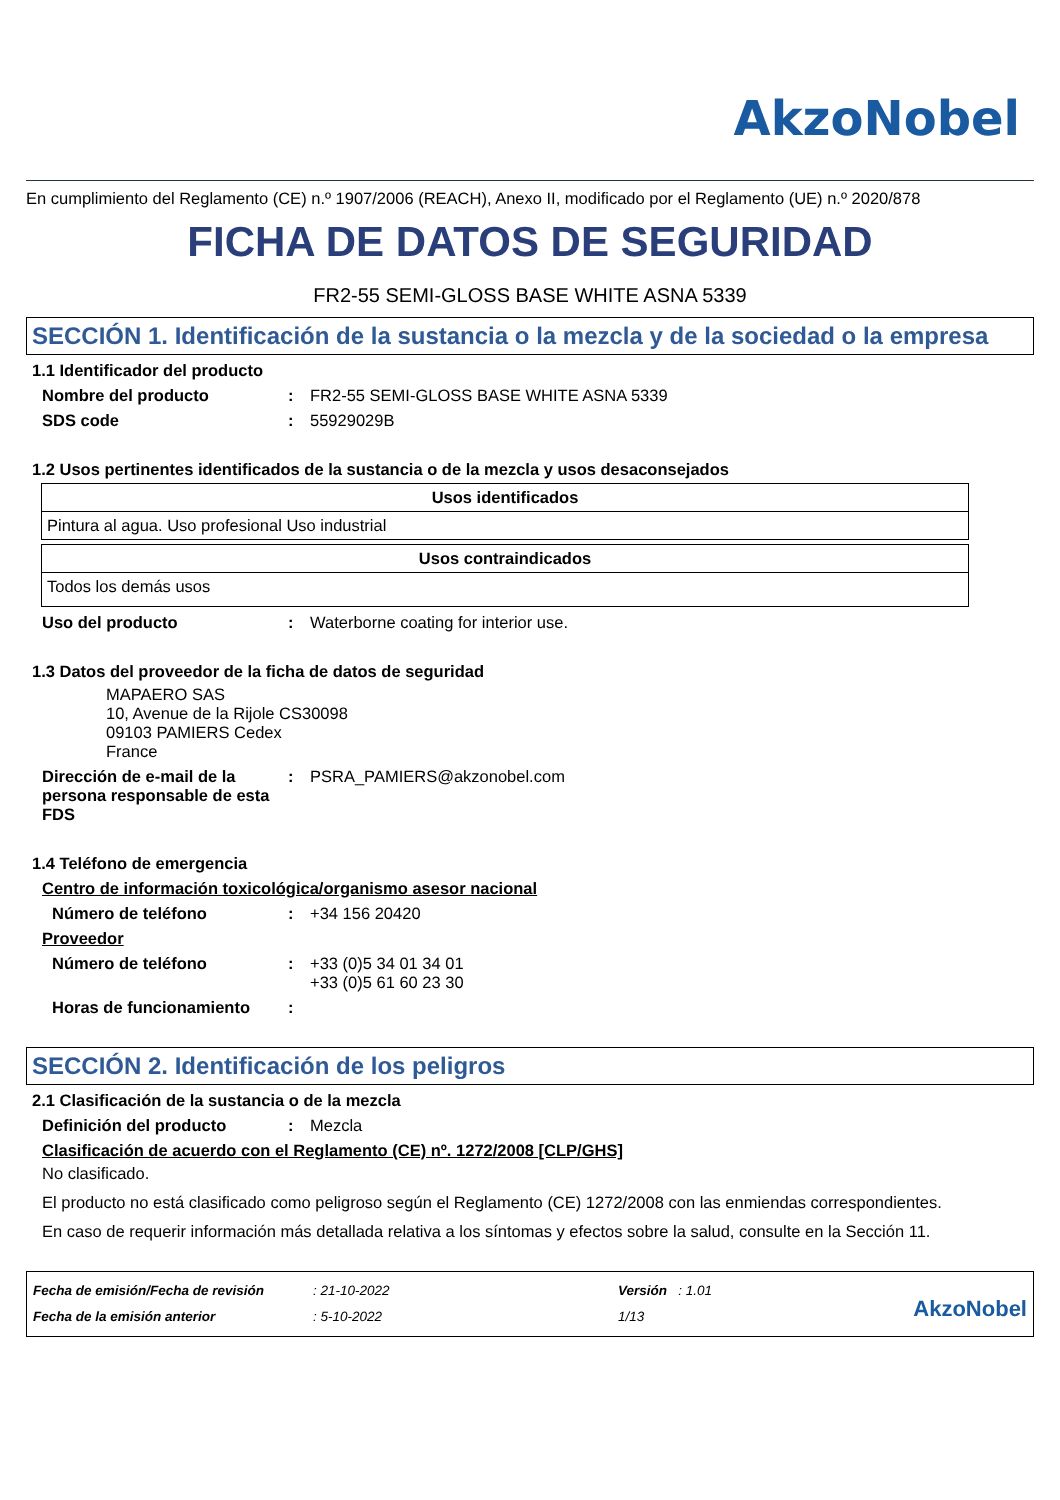AkzoNobel
En cumplimiento del Reglamento (CE) n.º 1907/2006 (REACH), Anexo II, modificado por el Reglamento (UE) n.º 2020/878
FICHA DE DATOS DE SEGURIDAD
FR2-55 SEMI-GLOSS BASE WHITE ASNA 5339
SECCIÓN 1. Identificación de la sustancia o la mezcla y de la sociedad o la empresa
1.1 Identificador del producto
Nombre del producto: FR2-55 SEMI-GLOSS BASE WHITE ASNA 5339
SDS code: 55929029B
1.2 Usos pertinentes identificados de la sustancia o de la mezcla y usos desaconsejados
| Usos identificados |
| --- |
| Pintura al agua. Uso profesional Uso industrial |
| Usos contraindicados |
| --- |
| Todos los demás usos |
Uso del producto: Waterborne coating for interior use.
1.3 Datos del proveedor de la ficha de datos de seguridad
MAPAERO SAS
10, Avenue de la Rijole CS30098
09103 PAMIERS Cedex
France
Dirección de e-mail de la persona responsable de esta FDS: PSRA_PAMIERS@akzonobel.com
1.4 Teléfono de emergencia
Centro de información toxicológica/organismo asesor nacional
Número de teléfono: +34 156 20420
Proveedor
Número de teléfono: +33 (0)5 34 01 34 01
+33 (0)5 61 60 23 30
Horas de funcionamiento:
SECCIÓN 2. Identificación de los peligros
2.1 Clasificación de la sustancia o de la mezcla
Definición del producto: Mezcla
Clasificación de acuerdo con el Reglamento (CE) nº. 1272/2008 [CLP/GHS]
No clasificado.
El producto no está clasificado como peligroso según el Reglamento (CE) 1272/2008 con las enmiendas correspondientes.
En caso de requerir información más detallada relativa a los síntomas y efectos sobre la salud, consulte en la Sección 11.
Fecha de emisión/Fecha de revisión
Fecha de la emisión anterior
: 21-10-2022
: 5-10-2022
Versión : 1.01
1/13
AkzoNobel